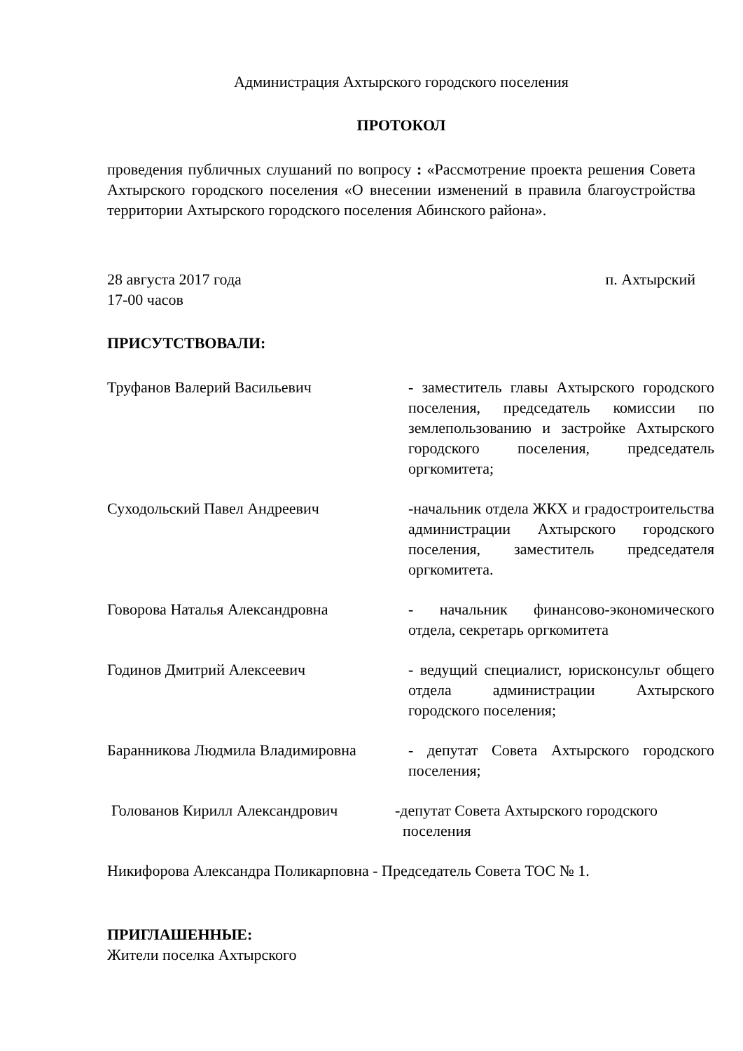Администрация Ахтырского городского поселения
ПРОТОКОЛ
проведения публичных слушаний по вопросу : «Рассмотрение проекта решения Совета Ахтырского городского поселения «О внесении изменений в правила благоустройства территории Ахтырского городского поселения Абинского района».
28 августа 2017 года п. Ахтырский
17-00 часов
ПРИСУТСТВОВАЛИ:
Труфанов Валерий Васильевич - заместитель главы Ахтырского городского поселения, председатель комиссии по землепользованию и застройке Ахтырского городского поселения, председатель оргкомитета;
Суходольский Павел Андреевич -начальник отдела ЖКХ и градостроительства администрации Ахтырского городского поселения, заместитель председателя оргкомитета.
Говорова Наталья Александровна - начальник финансово-экономического отдела, секретарь оргкомитета
Годинов Дмитрий Алексеевич - ведущий специалист, юрисконсульт общего отдела администрации Ахтырского городского поселения;
Баранникова Людмила Владимировна - депутат Совета Ахтырского городского поселения;
Голованов Кирилл Александрович -депутат Совета Ахтырского городского
поселения
Никифорова Александра Поликарповна - Председатель Совета ТОС № 1.
ПРИГЛАШЕННЫЕ:
Жители поселка Ахтырского